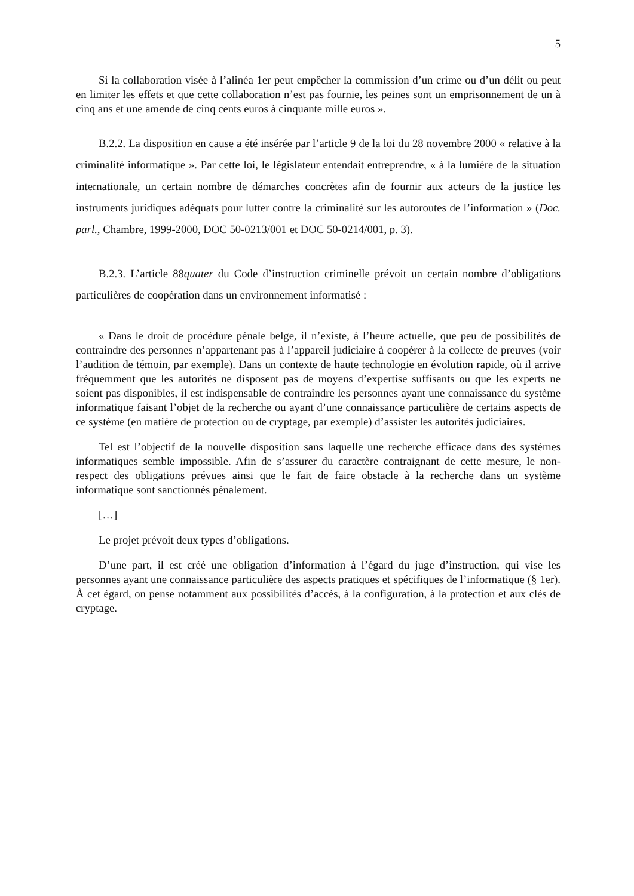5
Si la collaboration visée à l’alinéa 1er peut empêcher la commission d’un crime ou d’un délit ou peut en limiter les effets et que cette collaboration n’est pas fournie, les peines sont un emprisonnement de un à cinq ans et une amende de cinq cents euros à cinquante mille euros ».
B.2.2. La disposition en cause a été insérée par l’article 9 de la loi du 28 novembre 2000 « relative à la criminalité informatique ». Par cette loi, le législateur entendait entreprendre, « à la lumière de la situation internationale, un certain nombre de démarches concrètes afin de fournir aux acteurs de la justice les instruments juridiques adéquats pour lutter contre la criminalité sur les autoroutes de l’information » (Doc. parl., Chambre, 1999-2000, DOC 50-0213/001 et DOC 50-0214/001, p. 3).
B.2.3. L’article 88quater du Code d’instruction criminelle prévoit un certain nombre d’obligations particulières de coopération dans un environnement informatisé :
« Dans le droit de procédure pénale belge, il n’existe, à l’heure actuelle, que peu de possibilités de contraindre des personnes n’appartenant pas à l’appareil judiciaire à coopérer à la collecte de preuves (voir l’audition de témoin, par exemple). Dans un contexte de haute technologie en évolution rapide, où il arrive fréquemment que les autorités ne disposent pas de moyens d’expertise suffisants ou que les experts ne soient pas disponibles, il est indispensable de contraindre les personnes ayant une connaissance du système informatique faisant l’objet de la recherche ou ayant d’une connaissance particulière de certains aspects de ce système (en matière de protection ou de cryptage, par exemple) d’assister les autorités judiciaires.
Tel est l’objectif de la nouvelle disposition sans laquelle une recherche efficace dans des systèmes informatiques semble impossible. Afin de s’assurer du caractère contraignant de cette mesure, le non-respect des obligations prévues ainsi que le fait de faire obstacle à la recherche dans un système informatique sont sanctionnés pénalement.
[…]
Le projet prévoit deux types d’obligations.
D’une part, il est créé une obligation d’information à l’égard du juge d’instruction, qui vise les personnes ayant une connaissance particulière des aspects pratiques et spécifiques de l’informatique (§ 1er). À cet égard, on pense notamment aux possibilités d’accès, à la configuration, à la protection et aux clés de cryptage.